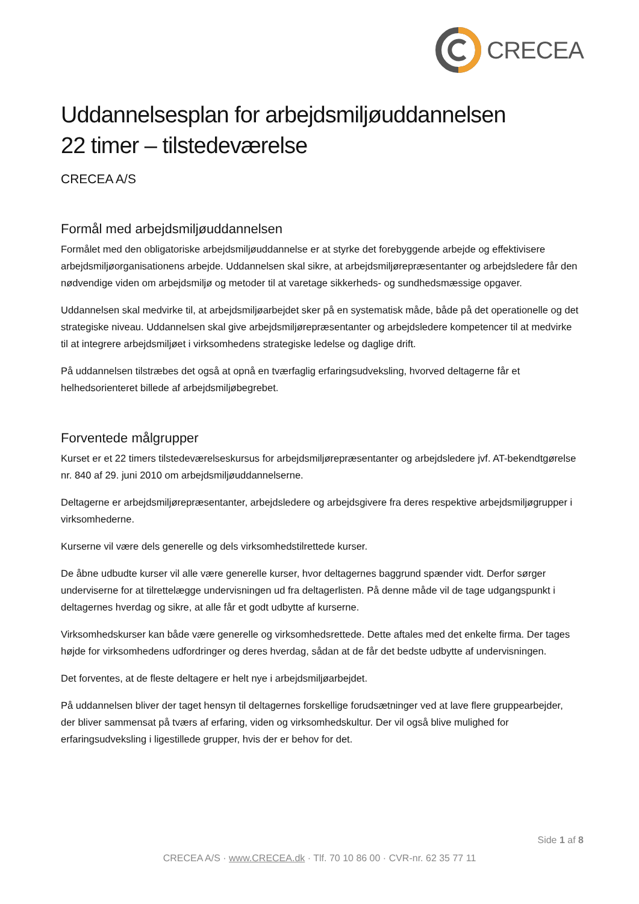CRECEA
Uddannelsesplan for arbejdsmiljøuddannelsen
22 timer – tilstedeværelse
CRECEA A/S
Formål med arbejdsmiljøuddannelsen
Formålet med den obligatoriske arbejdsmiljøuddannelse er at styrke det forebyggende arbejde og effektivisere arbejdsmiljøorganisationens arbejde. Uddannelsen skal sikre, at arbejdsmiljørepræsentanter og arbejdsledere får den nødvendige viden om arbejdsmiljø og metoder til at varetage sikkerheds- og sundhedsmæssige opgaver.
Uddannelsen skal medvirke til, at arbejdsmiljøarbejdet sker på en systematisk måde, både på det operationelle og det strategiske niveau. Uddannelsen skal give arbejdsmiljørepræsentanter og arbejdsledere kompetencer til at medvirke til at integrere arbejdsmiljøet i virksomhedens strategiske ledelse og daglige drift.
På uddannelsen tilstræbes det også at opnå en tværfaglig erfaringsudveksling, hvorved deltagerne får et helhedsorienteret billede af arbejdsmiljøbegrebet.
Forventede målgrupper
Kurset er et 22 timers tilstedeværelseskursus for arbejdsmiljørepræsentanter og arbejdsledere jvf. AT-bekendtgørelse nr. 840 af 29. juni 2010 om arbejdsmiljøuddannelserne.
Deltagerne er arbejdsmiljørepræsentanter, arbejdsledere og arbejdsgivere fra deres respektive arbejdsmiljøgrupper i virksomhederne.
Kurserne vil være dels generelle og dels virksomhedstilrettede kurser.
De åbne udbudte kurser vil alle være generelle kurser, hvor deltagernes baggrund spænder vidt. Derfor sørger underviserne for at tilrettelægge undervisningen ud fra deltagerlisten. På denne måde vil de tage udgangspunkt i deltagernes hverdag og sikre, at alle får et godt udbytte af kurserne.
Virksomhedskurser kan både være generelle og virksomhedsrettede. Dette aftales med det enkelte firma. Der tages højde for virksomhedens udfordringer og deres hverdag, sådan at de får det bedste udbytte af undervisningen.
Det forventes, at de fleste deltagere er helt nye i arbejdsmiljøarbejdet.
På uddannelsen bliver der taget hensyn til deltagernes forskellige forudsætninger ved at lave flere gruppearbejder, der bliver sammensat på tværs af erfaring, viden og virksomhedskultur. Der vil også blive mulighed for erfaringsudveksling i ligestillede grupper, hvis der er behov for det.
Side 1 af 8
CRECEA A/S · www.CRECEA.dk · Tlf. 70 10 86 00 · CVR-nr. 62 35 77 11